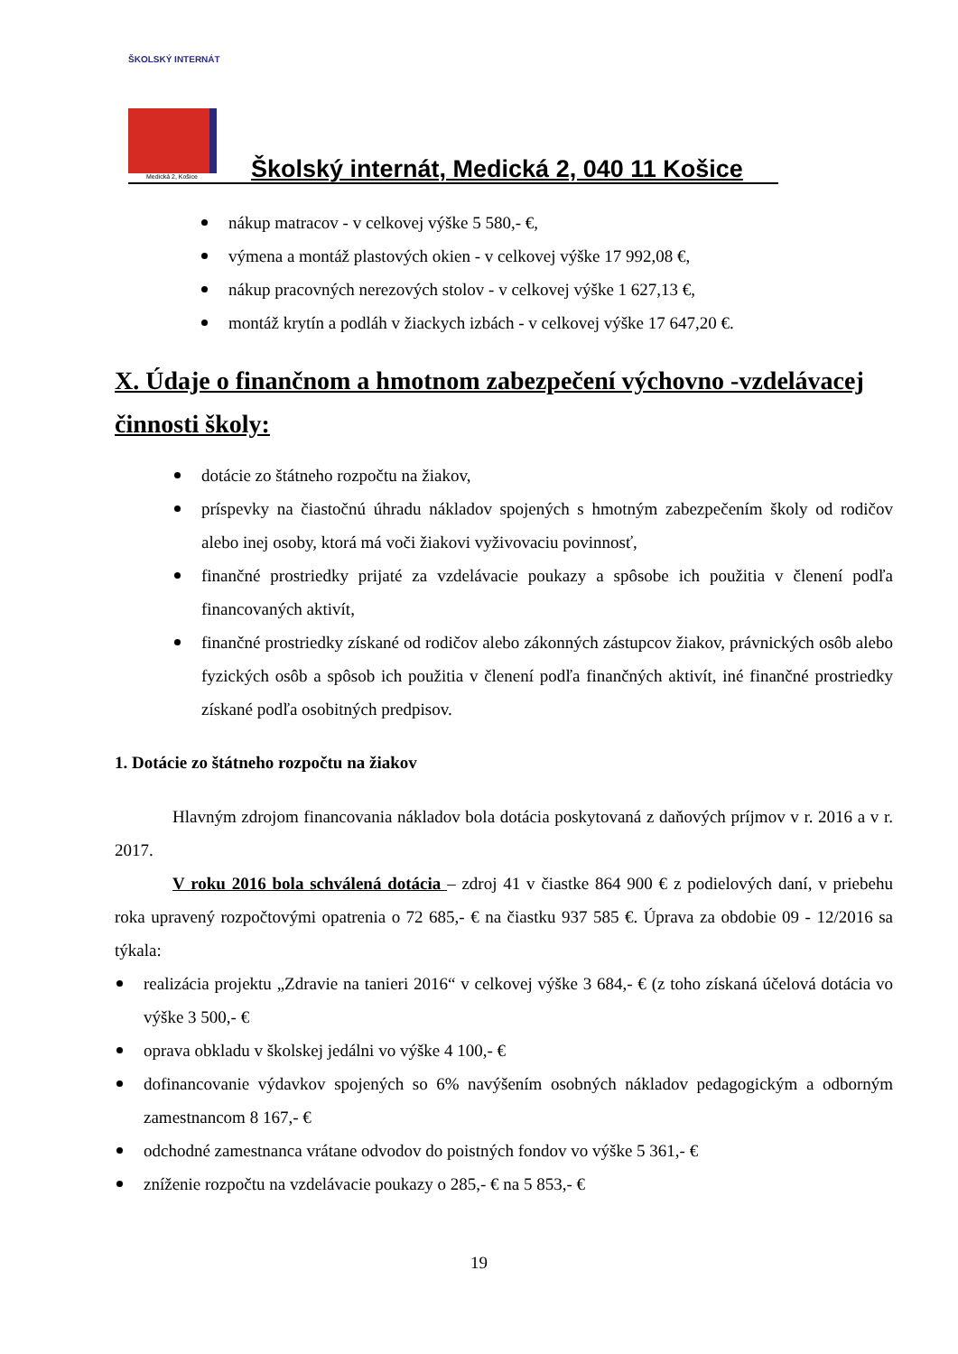ŠKOLSKÝ INTERNÁT
Medická 2, Košice
Školský internát, Medická 2, 040 11 Košice
nákup matracov - v celkovej výške 5 580,- €,
výmena a montáž plastových okien - v celkovej výške 17 992,08 €,
nákup pracovných nerezových stolov - v celkovej výške 1 627,13 €,
montáž krytín a podláh v žiackych izbách - v celkovej výške 17 647,20 €.
X. Údaje o finančnom a hmotnom zabezpečení výchovno -vzdelávacej činnosti školy:
dotácie zo štátneho rozpočtu na žiakov,
príspevky na čiastočnú úhradu nákladov spojených s hmotným zabezpečením školy od rodičov alebo inej osoby, ktorá má voči žiakovi vyživovaciu povinnosť,
finančné prostriedky prijaté za vzdelávacie poukazy a spôsobe ich použitia v členení podľa financovaných aktivít,
finančné prostriedky získané od rodičov alebo zákonných zástupcov žiakov, právnických osôb alebo fyzických osôb a spôsob ich použitia v členení podľa finančných aktivít, iné finančné prostriedky získané podľa osobitných predpisov.
1. Dotácie zo štátneho rozpočtu na žiakov
Hlavným zdrojom financovania nákladov bola dotácia poskytovaná z daňových príjmov v r. 2016 a v r. 2017.
V roku 2016 bola schválená dotácia – zdroj 41 v čiastke 864 900 € z podielových daní, v priebehu roka upravený rozpočtovými opatrenia o 72 685,- € na čiastku 937 585 €. Úprava za obdobie 09 - 12/2016 sa týkala:
realizácia projektu „Zdravie na tanieri 2016“ v celkovej výške 3 684,- € (z toho získaná účelová dotácia vo výške 3 500,- €
oprava obkladu v školskej jedálni vo výške 4 100,- €
dofinancovanie výdavkov spojených so 6% navýšením osobných nákladov pedagogickým a odborným zamestnancom 8 167,- €
odchodné zamestnanca vrátane odvodov do poistných fondov vo výške 5 361,- €
zníženie rozpočtu na vzdelávacie poukazy o 285,- € na 5 853,- €
19